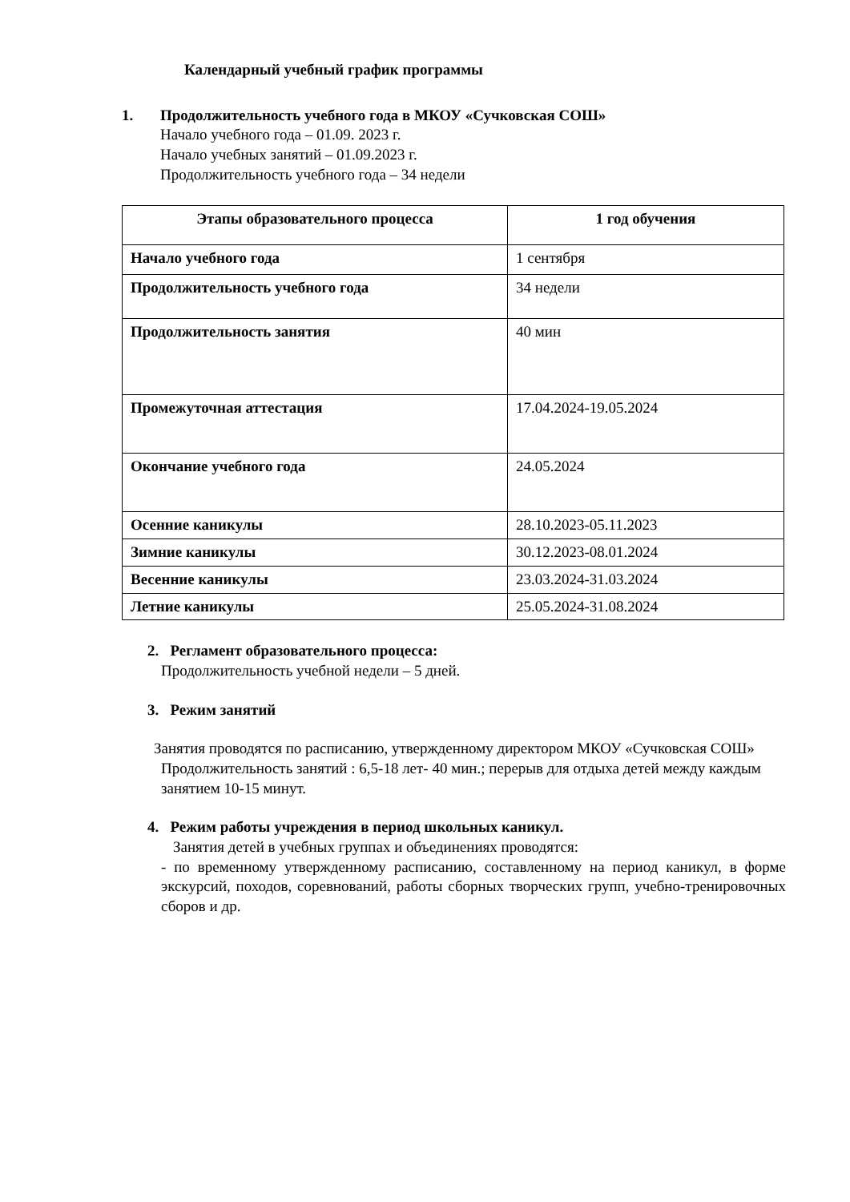Календарный учебный график программы
1. Продолжительность учебного года в МКОУ «Сучковская СОШ»
Начало учебного года – 01.09. 2023 г.
Начало учебных занятий – 01.09.2023 г.
Продолжительность учебного года – 34 недели
| Этапы образовательного процесса | 1 год обучения |
| --- | --- |
| Начало учебного года | 1 сентября |
| Продолжительность учебного года | 34 недели |
| Продолжительность занятия | 40 мин |
| Промежуточная аттестация | 17.04.2024-19.05.2024 |
| Окончание учебного года | 24.05.2024 |
| Осенние каникулы | 28.10.2023-05.11.2023 |
| Зимние каникулы | 30.12.2023-08.01.2024 |
| Весенние каникулы | 23.03.2024-31.03.2024 |
| Летние каникулы | 25.05.2024-31.08.2024 |
2. Регламент образовательного процесса:
Продолжительность учебной недели – 5 дней.
3. Режим занятий
Занятия проводятся по расписанию, утвержденному директором МКОУ «Сучковская СОШ»
Продолжительность занятий : 6,5-18 лет- 40 мин.; перерыв для отдыха детей между каждым занятием 10-15 минут.
4. Режим работы учреждения в период школьных каникул.
Занятия детей в учебных группах и объединениях проводятся:
- по временному утвержденному расписанию, составленному на период каникул, в форме экскурсий, походов, соревнований, работы сборных творческих групп, учебно-тренировочных сборов и др.